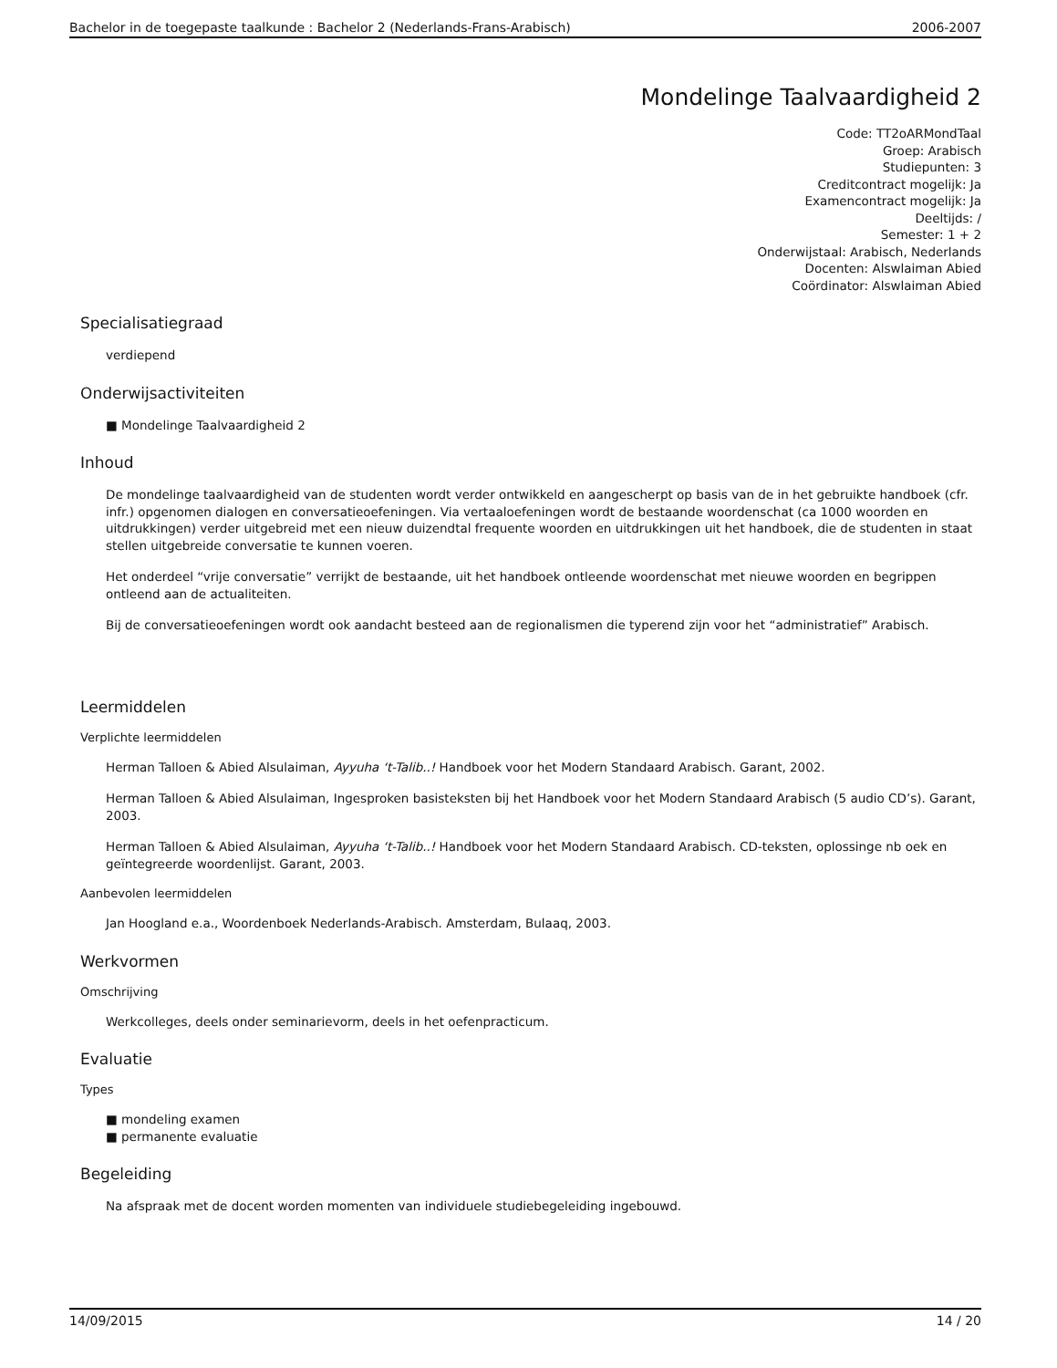Bachelor in de toegepaste taalkunde : Bachelor 2 (Nederlands-Frans-Arabisch) 2006-2007
Mondelinge Taalvaardigheid 2
Code: TT2oARMondTaal
Groep: Arabisch
Studiepunten: 3
Creditcontract mogelijk: Ja
Examencontract mogelijk: Ja
Deeltijds: /
Semester: 1 + 2
Onderwijstaal: Arabisch, Nederlands
Docenten: Alswlaiman Abied
Coördinator: Alswlaiman Abied
Specialisatiegraad
verdiepend
Onderwijsactiviteiten
■ Mondelinge Taalvaardigheid 2
Inhoud
De mondelinge taalvaardigheid van de studenten wordt verder ontwikkeld en aangescherpt op basis van de in het gebruikte handboek (cfr. infr.) opgenomen dialogen en conversatieoefeningen. Via vertaaloefeningen wordt de bestaande woordenschat (ca 1000 woorden en uitdrukkingen) verder uitgebreid met een nieuw duizendtal frequente woorden en uitdrukkingen uit het handboek, die de studenten in staat stellen uitgebreide conversatie te kunnen voeren.
Het onderdeel “vrije conversatie” verrijkt de bestaande, uit het handboek ontleende woordenschat met nieuwe woorden en begrippen ontleend aan de actualiteiten.
Bij de conversatieoefeningen wordt ook aandacht besteed aan de regionalismen die typerend zijn voor het “administratief” Arabisch.
Leermiddelen
Verplichte leermiddelen
Herman Talloen & Abied Alsulaiman, Ayyuha ‘t-Talib..! Handboek voor het Modern Standaard Arabisch. Garant, 2002.
Herman Talloen & Abied Alsulaiman, Ingesproken basisteksten bij het Handboek voor het Modern Standaard Arabisch (5 audio CD’s). Garant, 2003.
Herman Talloen & Abied Alsulaiman, Ayyuha ‘t-Talib..! Handboek voor het Modern Standaard Arabisch. CD-teksten, oplossinge nb oek en geïntegreerde woordenlijst. Garant, 2003.
Aanbevolen leermiddelen
Jan Hoogland e.a., Woordenboek Nederlands-Arabisch. Amsterdam, Bulaaq, 2003.
Werkvormen
Omschrijving
Werkcolleges, deels onder seminarievorm, deels in het oefenpracticum.
Evaluatie
Types
■ mondeling examen
■ permanente evaluatie
Begeleiding
Na afspraak met de docent worden momenten van individuele studiebegeleiding ingebouwd.
14/09/2015 14 / 20